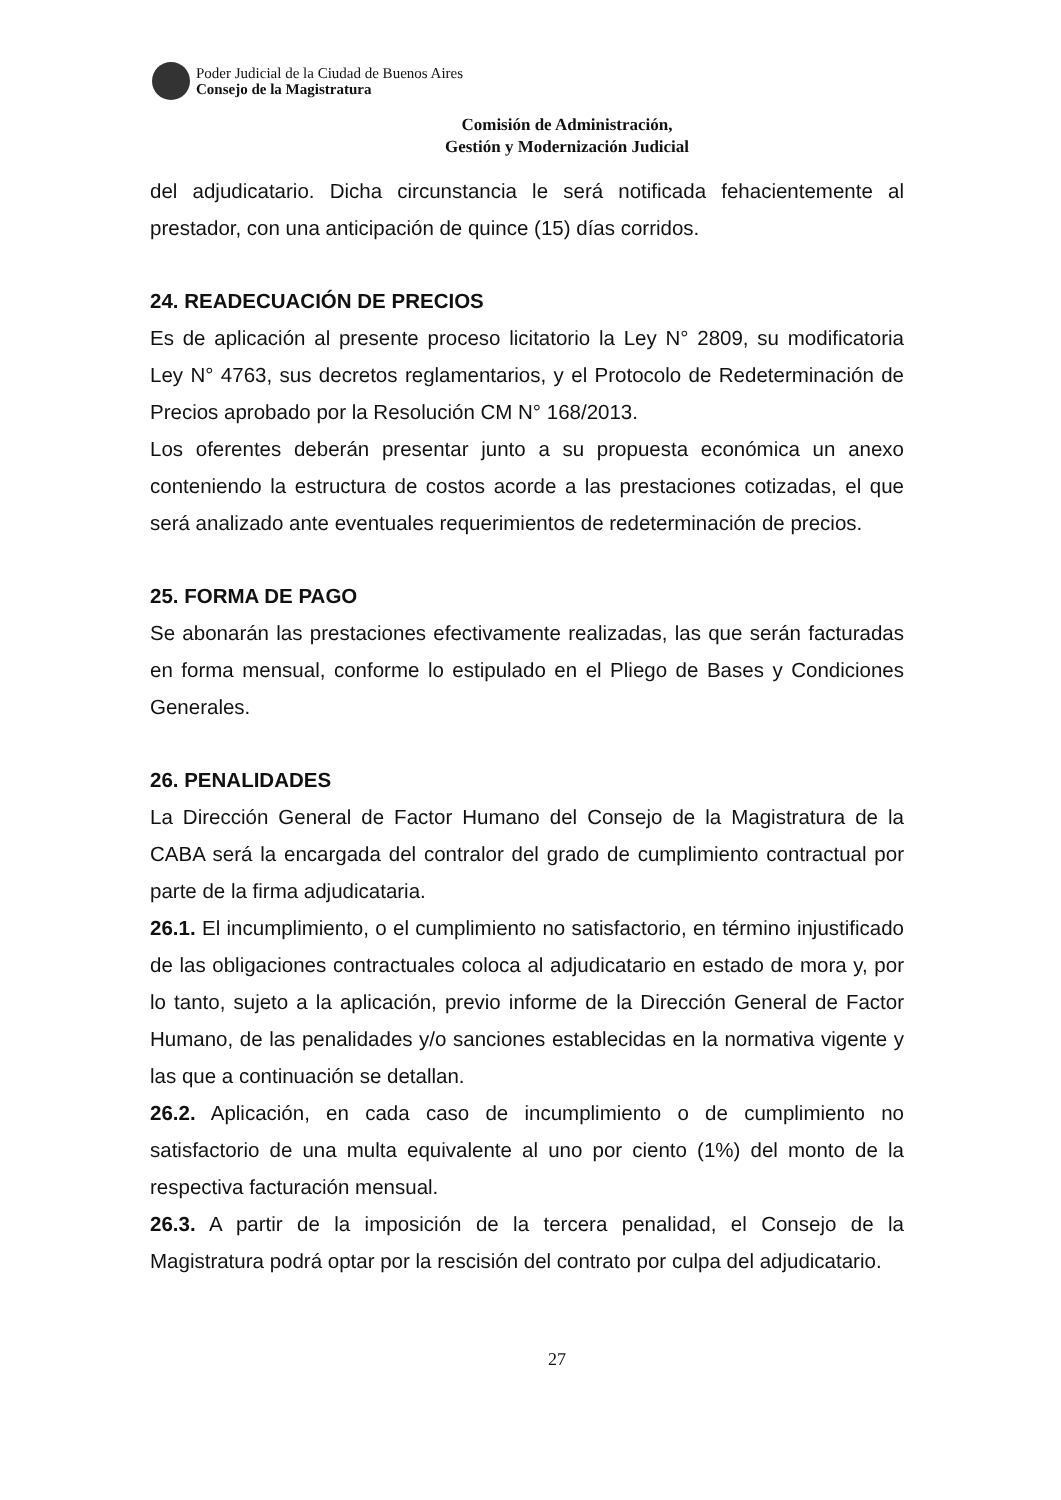Poder Judicial de la Ciudad de Buenos Aires
Consejo de la Magistratura
Comisión de Administración,
Gestión y Modernización Judicial
del adjudicatario. Dicha circunstancia le será notificada fehacientemente al prestador, con una anticipación de quince (15) días corridos.
24. READECUACIÓN DE PRECIOS
Es de aplicación al presente proceso licitatorio la Ley N° 2809, su modificatoria Ley N° 4763, sus decretos reglamentarios, y el Protocolo de Redeterminación de Precios aprobado por la Resolución CM N° 168/2013.
Los oferentes deberán presentar junto a su propuesta económica un anexo conteniendo la estructura de costos acorde a las prestaciones cotizadas, el que será analizado ante eventuales requerimientos de redeterminación de precios.
25. FORMA DE PAGO
Se abonarán las prestaciones efectivamente realizadas, las que serán facturadas en forma mensual, conforme lo estipulado en el Pliego de Bases y Condiciones Generales.
26. PENALIDADES
La Dirección General de Factor Humano del Consejo de la Magistratura de la CABA será la encargada del contralor del grado de cumplimiento contractual por parte de la firma adjudicataria.
26.1. El incumplimiento, o el cumplimiento no satisfactorio, en término injustificado de las obligaciones contractuales coloca al adjudicatario en estado de mora y, por lo tanto, sujeto a la aplicación, previo informe de la Dirección General de Factor Humano, de las penalidades y/o sanciones establecidas en la normativa vigente y las que a continuación se detallan.
26.2. Aplicación, en cada caso de incumplimiento o de cumplimiento no satisfactorio de una multa equivalente al uno por ciento (1%) del monto de la respectiva facturación mensual.
26.3. A partir de la imposición de la tercera penalidad, el Consejo de la Magistratura podrá optar por la rescisión del contrato por culpa del adjudicatario.
27